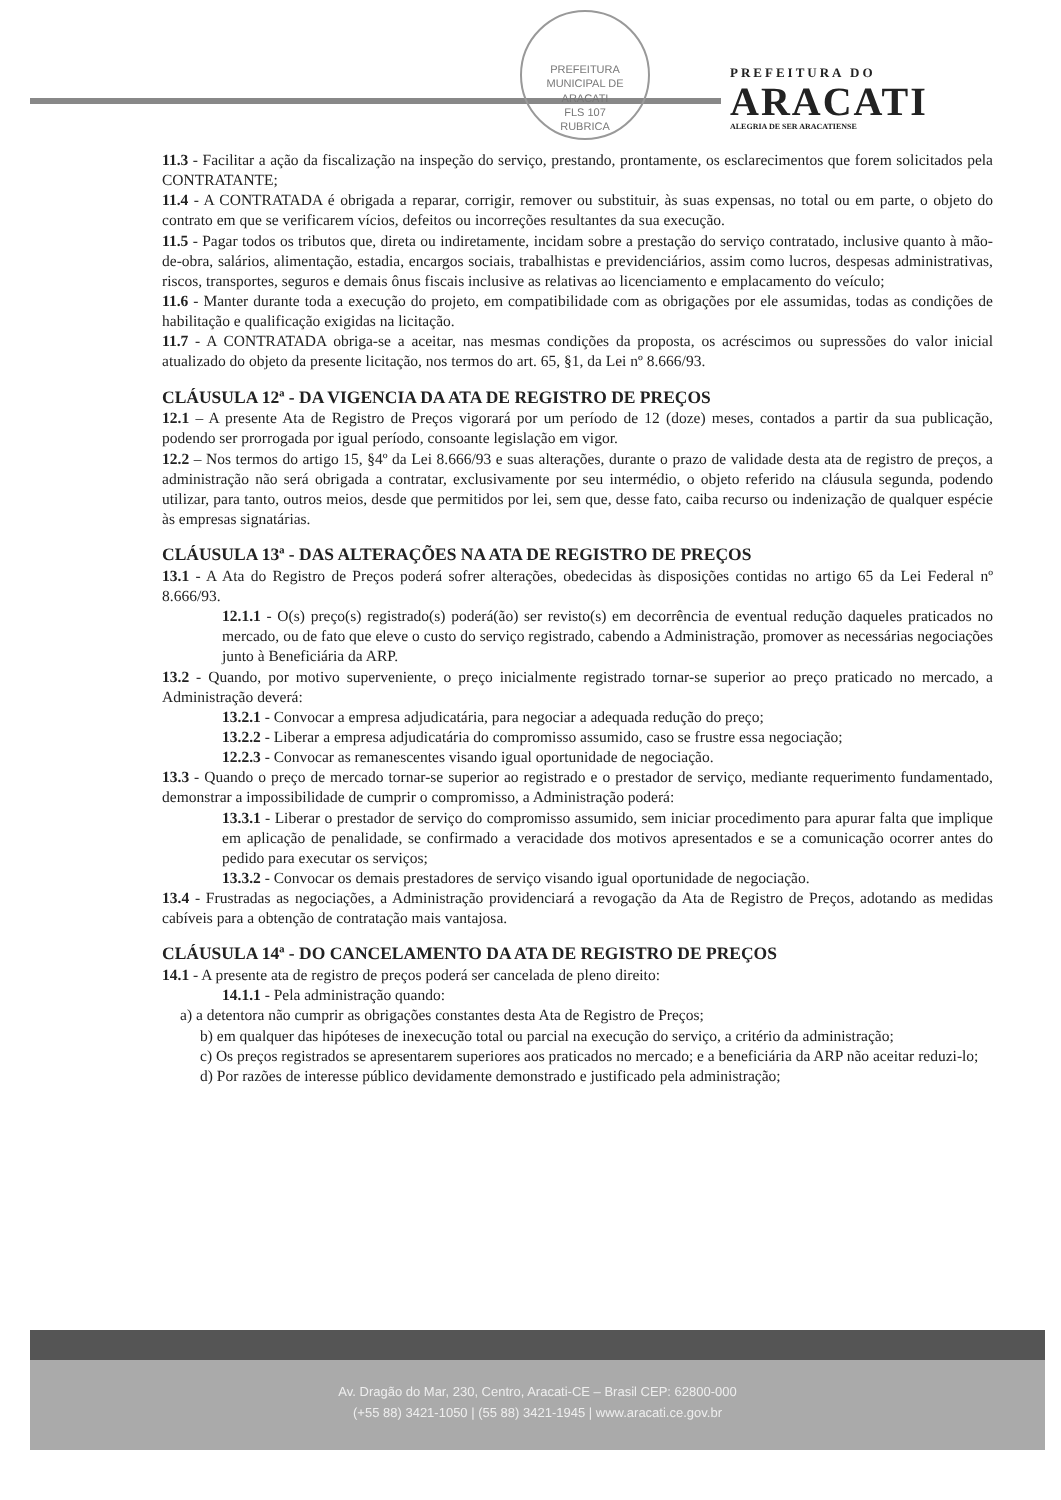PREFEITURA MUNICIPAL DE ARACATI
FLS 107
RUBRICA
PREFEITURA DO
ARACATI
ALEGRIA DE SER ARACATIENSE
11.3 - Facilitar a ação da fiscalização na inspeção do serviço, prestando, prontamente, os esclarecimentos que forem solicitados pela CONTRATANTE;
11.4 - A CONTRATADA é obrigada a reparar, corrigir, remover ou substituir, às suas expensas, no total ou em parte, o objeto do contrato em que se verificarem vícios, defeitos ou incorreções resultantes da sua execução.
11.5 - Pagar todos os tributos que, direta ou indiretamente, incidam sobre a prestação do serviço contratado, inclusive quanto à mão-de-obra, salários, alimentação, estadia, encargos sociais, trabalhistas e previdenciários, assim como lucros, despesas administrativas, riscos, transportes, seguros e demais ônus fiscais inclusive as relativas ao licenciamento e emplacamento do veículo;
11.6 - Manter durante toda a execução do projeto, em compatibilidade com as obrigações por ele assumidas, todas as condições de habilitação e qualificação exigidas na licitação.
11.7 - A CONTRATADA obriga-se a aceitar, nas mesmas condições da proposta, os acréscimos ou supressões do valor inicial atualizado do objeto da presente licitação, nos termos do art. 65, §1, da Lei nº 8.666/93.
CLÁUSULA 12ª - DA VIGENCIA DA ATA DE REGISTRO DE PREÇOS
12.1 – A presente Ata de Registro de Preços vigorará por um período de 12 (doze) meses, contados a partir da sua publicação, podendo ser prorrogada por igual período, consoante legislação em vigor.
12.2 – Nos termos do artigo 15, §4º da Lei 8.666/93 e suas alterações, durante o prazo de validade desta ata de registro de preços, a administração não será obrigada a contratar, exclusivamente por seu intermédio, o objeto referido na cláusula segunda, podendo utilizar, para tanto, outros meios, desde que permitidos por lei, sem que, desse fato, caiba recurso ou indenização de qualquer espécie às empresas signatárias.
CLÁUSULA 13ª - DAS ALTERAÇÕES NA ATA DE REGISTRO DE PREÇOS
13.1 - A Ata do Registro de Preços poderá sofrer alterações, obedecidas às disposições contidas no artigo 65 da Lei Federal nº 8.666/93.
12.1.1 - O(s) preço(s) registrado(s) poderá(ão) ser revisto(s) em decorrência de eventual redução daqueles praticados no mercado, ou de fato que eleve o custo do serviço registrado, cabendo a Administração, promover as necessárias negociações junto à Beneficiária da ARP.
13.2 - Quando, por motivo superveniente, o preço inicialmente registrado tornar-se superior ao preço praticado no mercado, a Administração deverá:
13.2.1 - Convocar a empresa adjudicatária, para negociar a adequada redução do preço;
13.2.2 - Liberar a empresa adjudicatária do compromisso assumido, caso se frustre essa negociação;
12.2.3 - Convocar as remanescentes visando igual oportunidade de negociação.
13.3 - Quando o preço de mercado tornar-se superior ao registrado e o prestador de serviço, mediante requerimento fundamentado, demonstrar a impossibilidade de cumprir o compromisso, a Administração poderá:
13.3.1 - Liberar o prestador de serviço do compromisso assumido, sem iniciar procedimento para apurar falta que implique em aplicação de penalidade, se confirmado a veracidade dos motivos apresentados e se a comunicação ocorrer antes do pedido para executar os serviços;
13.3.2 - Convocar os demais prestadores de serviço visando igual oportunidade de negociação.
13.4 - Frustradas as negociações, a Administração providenciará a revogação da Ata de Registro de Preços, adotando as medidas cabíveis para a obtenção de contratação mais vantajosa.
CLÁUSULA 14ª - DO CANCELAMENTO DA ATA DE REGISTRO DE PREÇOS
14.1 - A presente ata de registro de preços poderá ser cancelada de pleno direito:
14.1.1 - Pela administração quando:
a) a detentora não cumprir as obrigações constantes desta Ata de Registro de Preços;
b) em qualquer das hipóteses de inexecução total ou parcial na execução do serviço, a critério da administração;
c) Os preços registrados se apresentarem superiores aos praticados no mercado; e a beneficiária da ARP não aceitar reduzi-lo;
d) Por razões de interesse público devidamente demonstrado e justificado pela administração;
Av. Dragão do Mar, 230, Centro, Aracati-CE – Brasil CEP: 62800-000
(+55 88) 3421-1050 | (55 88) 3421-1945 | www.aracati.ce.gov.br